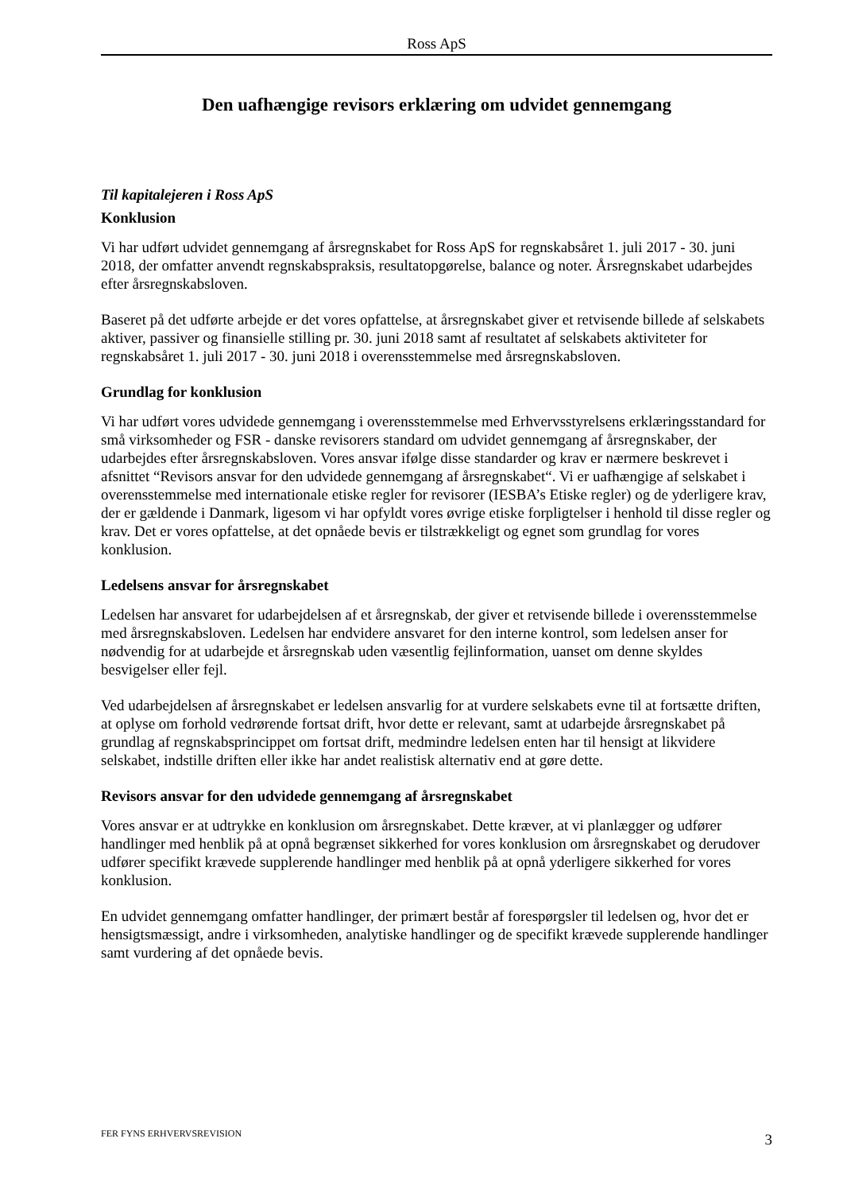Ross ApS
Den uafhængige revisors erklæring om udvidet gennemgang
Til kapitalejeren i Ross ApS
Konklusion
Vi har udført udvidet gennemgang af årsregnskabet for Ross ApS for regnskabsåret 1. juli 2017 - 30. juni 2018, der omfatter anvendt regnskabspraksis, resultatopgørelse, balance og noter. Årsregnskabet udarbejdes efter årsregnskabsloven.
Baseret på det udførte arbejde er det vores opfattelse, at årsregnskabet giver et retvisende billede af selskabets aktiver, passiver og finansielle stilling pr. 30. juni 2018 samt af resultatet af selskabets aktiviteter for regnskabsåret 1. juli 2017 - 30. juni 2018 i overensstemmelse med årsregnskabsloven.
Grundlag for konklusion
Vi har udført vores udvidede gennemgang i overensstemmelse med Erhvervsstyrelsens erklæringsstandard for små virksomheder og FSR - danske revisorers standard om udvidet gennemgang af årsregnskaber, der udarbejdes efter årsregnskabsloven. Vores ansvar ifølge disse standarder og krav er nærmere beskrevet i afsnittet “Revisors ansvar for den udvidede gennemgang af årsregnskabet“. Vi er uafhængige af selskabet i overensstemmelse med internationale etiske regler for revisorer (IESBA’s Etiske regler) og de yderligere krav, der er gældende i Danmark, ligesom vi har opfyldt vores øvrige etiske forpligtelser i henhold til disse regler og krav. Det er vores opfattelse, at det opnåede bevis er tilstrækkeligt og egnet som grundlag for vores konklusion.
Ledelsens ansvar for årsregnskabet
Ledelsen har ansvaret for udarbejdelsen af et årsregnskab, der giver et retvisende billede i overensstemmelse med årsregnskabsloven. Ledelsen har endvidere ansvaret for den interne kontrol, som ledelsen anser for nødvendig for at udarbejde et årsregnskab uden væsentlig fejlinformation, uanset om denne skyldes besvigelser eller fejl.
Ved udarbejdelsen af årsregnskabet er ledelsen ansvarlig for at vurdere selskabets evne til at fortsætte driften, at oplyse om forhold vedrørende fortsat drift, hvor dette er relevant, samt at udarbejde årsregnskabet på grundlag af regnskabsprincippet om fortsat drift, medmindre ledelsen enten har til hensigt at likvidere selskabet, indstille driften eller ikke har andet realistisk alternativ end at gøre dette.
Revisors ansvar for den udvidede gennemgang af årsregnskabet
Vores ansvar er at udtrykke en konklusion om årsregnskabet. Dette kræver, at vi planlægger og udfører handlinger med henblik på at opnå begrænset sikkerhed for vores konklusion om årsregnskabet og derudover udfører specifikt krævede supplerende handlinger med henblik på at opnå yderligere sikkerhed for vores konklusion.
En udvidet gennemgang omfatter handlinger, der primært består af forespørgsler til ledelsen og, hvor det er hensigtsmæssigt, andre i virksomheden, analytiske handlinger og de specifikt krævede supplerende handlinger samt vurdering af det opnåede bevis.
FER FYNS ERHVERVSREVISION 3